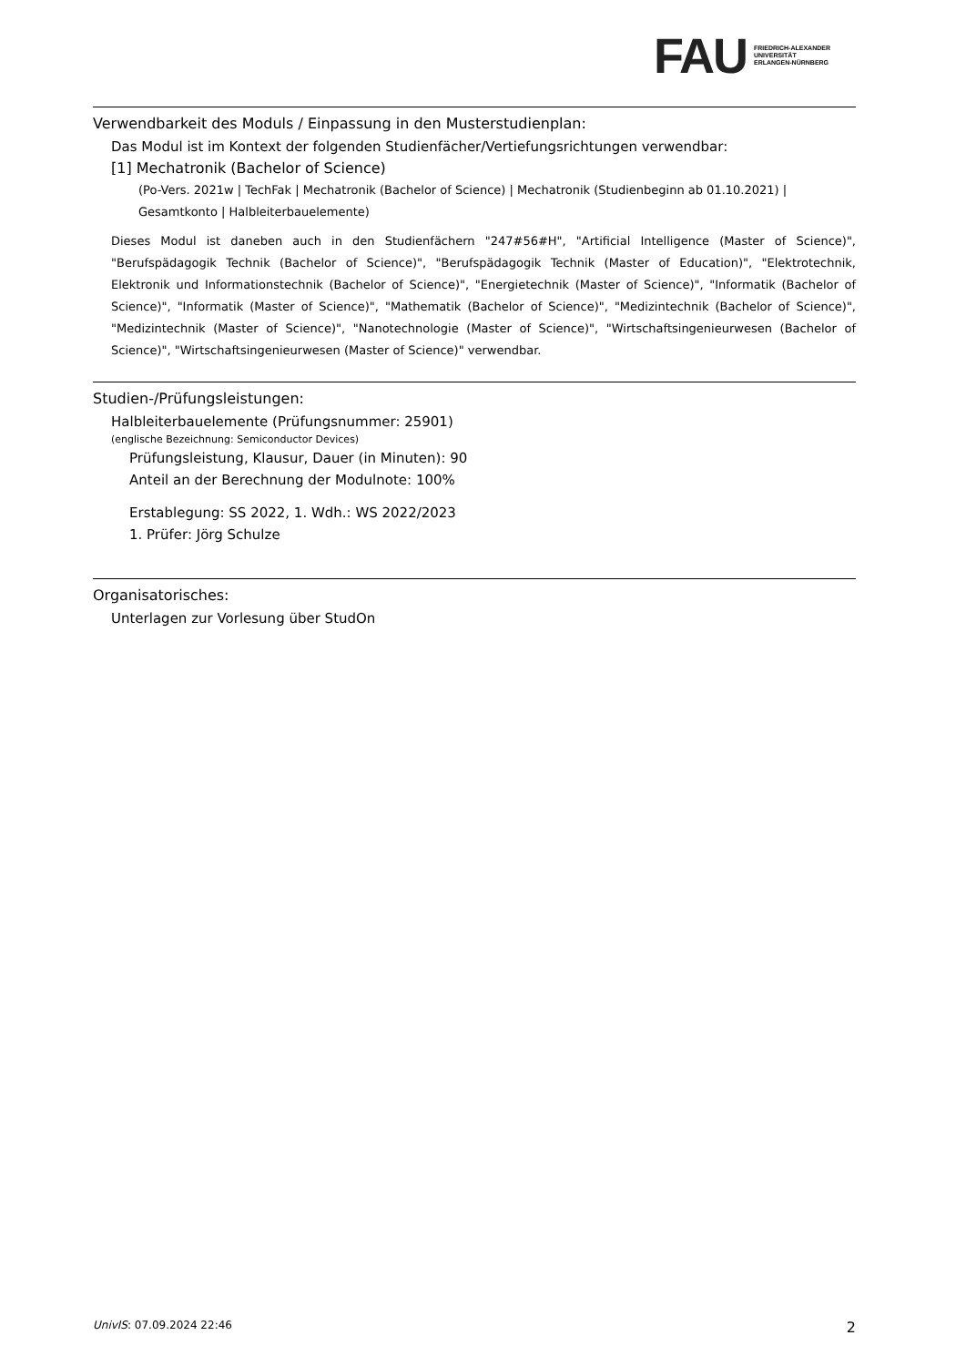FAU
FRIEDRICH-ALEXANDER
UNIVERSITÄT
ERLANGEN-NÜRNBERG
Verwendbarkeit des Moduls / Einpassung in den Musterstudienplan:
Das Modul ist im Kontext der folgenden Studienfächer/Vertiefungsrichtungen verwendbar:
[1] Mechatronik (Bachelor of Science)
(Po-Vers. 2021w | TechFak | Mechatronik (Bachelor of Science) | Mechatronik (Studienbeginn ab 01.10.2021) | Gesamtkonto | Halbleiterbauelemente)
Dieses Modul ist daneben auch in den Studienfächern "247#56#H", "Artificial Intelligence (Master of Science)", "Berufspädagogik Technik (Bachelor of Science)", "Berufspädagogik Technik (Master of Education)", "Elektrotechnik, Elektronik und Informationstechnik (Bachelor of Science)", "Energietechnik (Master of Science)", "Informatik (Bachelor of Science)", "Informatik (Master of Science)", "Mathematik (Bachelor of Science)", "Medizintechnik (Bachelor of Science)", "Medizintechnik (Master of Science)", "Nanotechnologie (Master of Science)", "Wirtschaftsingenieurwesen (Bachelor of Science)", "Wirtschaftsingenieurwesen (Master of Science)" verwendbar.
Studien-/Prüfungsleistungen:
Halbleiterbauelemente (Prüfungsnummer: 25901)
(englische Bezeichnung: Semiconductor Devices)
Prüfungsleistung, Klausur, Dauer (in Minuten): 90
Anteil an der Berechnung der Modulnote: 100%
Erstablegung: SS 2022, 1. Wdh.: WS 2022/2023
1. Prüfer: Jörg Schulze
Organisatorisches:
Unterlagen zur Vorlesung über StudOn
UnivIS: 07.09.2024 22:46 2